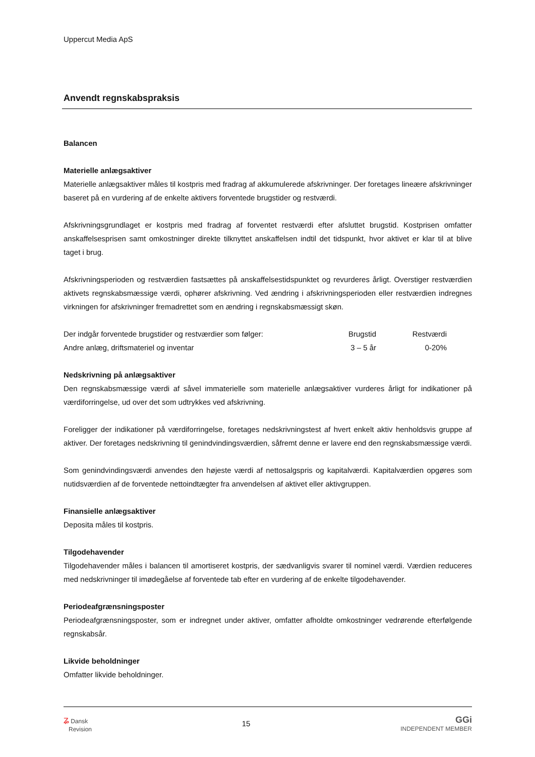Uppercut Media ApS
Anvendt regnskabspraksis
Balancen
Materielle anlægsaktiver
Materielle anlægsaktiver måles til kostpris med fradrag af akkumulerede afskrivninger. Der foretages lineære afskrivninger baseret på en vurdering af de enkelte aktivers forventede brugstider og restværdi.
Afskrivningsgrundlaget er kostpris med fradrag af forventet restværdi efter afsluttet brugstid. Kostprisen omfatter anskaffelsesprisen samt omkostninger direkte tilknyttet anskaffelsen indtil det tidspunkt, hvor aktivet er klar til at blive taget i brug.
Afskrivningsperioden og restværdien fastsættes på anskaffelsestidspunktet og revurderes årligt. Overstiger restværdien aktivets regnskabsmæssige værdi, ophører afskrivning. Ved ændring i afskrivningsperioden eller restværdien indregnes virkningen for afskrivninger fremadrettet som en ændring i regnskabsmæssigt skøn.
| Der indgår forventede brugstider og restværdier som følger: | Brugstid | Restværdi |
| Andre anlæg, driftsmateriel og inventar | 3 – 5 år | 0-20% |
Nedskrivning på anlægsaktiver
Den regnskabsmæssige værdi af såvel immaterielle som materielle anlægsaktiver vurderes årligt for indikationer på værdiforringelse, ud over det som udtrykkes ved afskrivning.
Foreligger der indikationer på værdiforringelse, foretages nedskrivningstest af hvert enkelt aktiv henholdsvis gruppe af aktiver. Der foretages nedskrivning til genindvindingsværdien, såfremt denne er lavere end den regnskabsmæssige værdi.
Som genindvindingsværdi anvendes den højeste værdi af nettosalgspris og kapitalværdi. Kapitalværdien opgøres som nutidsværdien af de forventede nettoindtægter fra anvendelsen af aktivet eller aktivgruppen.
Finansielle anlægsaktiver
Deposita måles til kostpris.
Tilgodehavender
Tilgodehavender måles i balancen til amortiseret kostpris, der sædvanligvis svarer til nominel værdi. Værdien reduceres med nedskrivninger til imødegåelse af forventede tab efter en vurdering af de enkelte tilgodehavender.
Periodeafgrænsningsposter
Periodeafgrænsningsposter, som er indregnet under aktiver, omfatter afholdte omkostninger vedrørende efterfølgende regnskabsår.
Likvide beholdninger
Omfatter likvide beholdninger.
ʑ Dansk
Revision
15
GGi
INDEPENDENT MEMBER